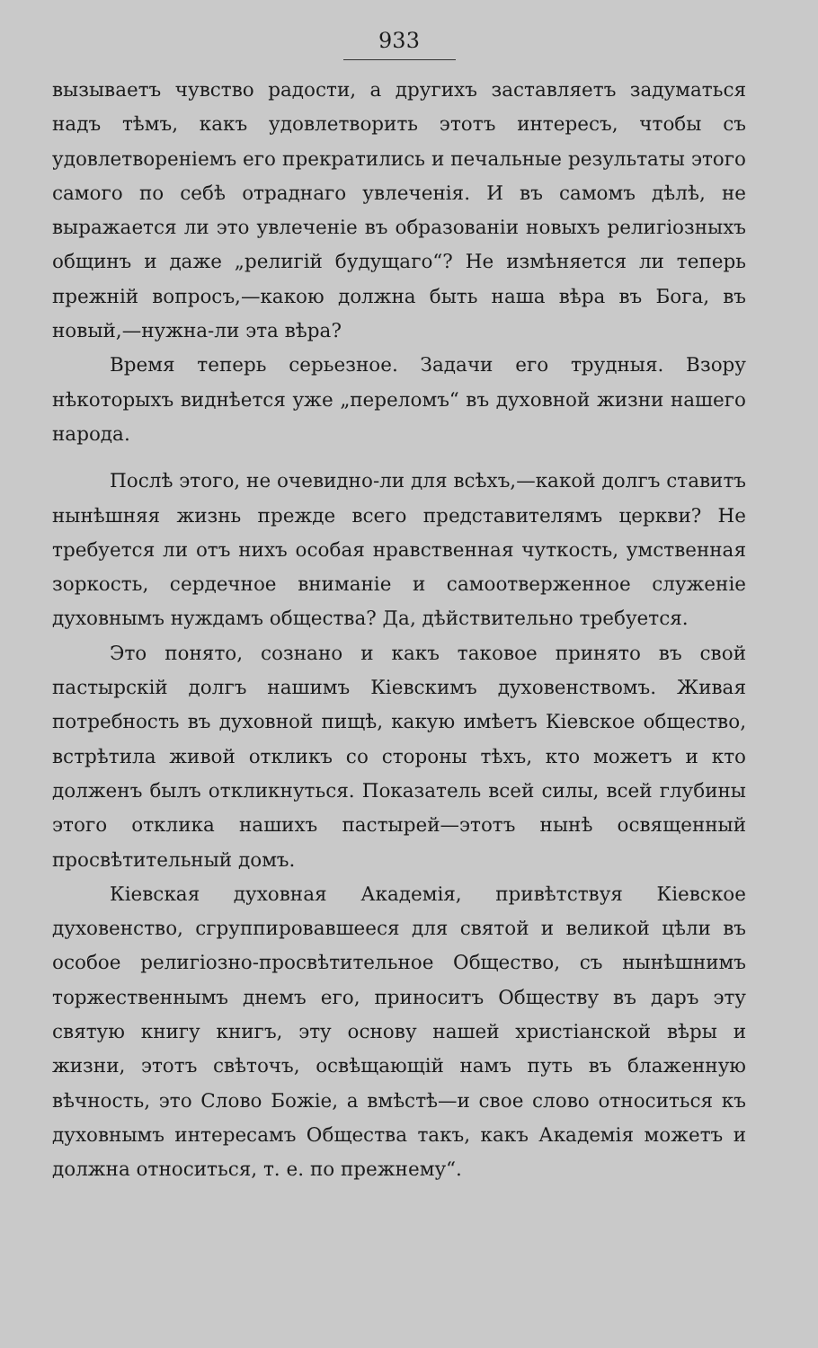933
вызываетъ чувство радости, а другихъ заставляетъ задуматься надъ тѣмъ, какъ удовлетворить этотъ интересъ, чтобы съ удовлетвореніемъ его прекратились и печальные результаты этого самого по себѣ отраднаго увлеченія. И въ самомъ дѣлѣ, не выражается ли это увлеченіе въ образованіи новыхъ религіозныхъ общинъ и даже „религій будущаго“? Не измѣняется ли теперь прежній вопросъ,—какою должна быть наша вѣра въ Бога, въ новый,—нужна-ли эта вѣра?
Время теперь серьезное. Задачи его трудныя. Взору нѣкоторыхъ виднѣется уже „переломъ“ въ духовной жизни нашего народа.
Послѣ этого, не очевидно-ли для всѣхъ,—какой долгъ ставитъ нынѣшняя жизнь прежде всего представителямъ церкви? Не требуется ли отъ нихъ особая нравственная чуткость, умственная зоркость, сердечное вниманіе и самоотверженное служеніе духовнымъ нуждамъ общества? Да, дѣйствительно требуется.
Это понято, сознано и какъ таковое принято въ свой пастырскій долгъ нашимъ Кіевскимъ духовенствомъ. Живая потребность въ духовной пищѣ, какую имѣетъ Кіевское общество, встрѣтила живой откликъ со стороны тѣхъ, кто можетъ и кто долженъ былъ откликнуться. Показатель всей силы, всей глубины этого отклика нашихъ пастырей—этотъ нынѣ освященный просвѣтительный домъ.
Кіевская духовная Академія, привѣтствуя Кіевское духовенство, сгруппировавшееся для святой и великой цѣли въ особое религіозно-просвѣтительное Общество, съ нынѣшнимъ торжественнымъ днемъ его, приноситъ Обществу въ даръ эту святую книгу книгъ, эту основу нашей христіанской вѣры и жизни, этотъ свѣточъ, освѣщающій намъ путь въ блаженную вѣчность, это Слово Божіе, а вмѣстѣ—и свое слово относиться къ духовнымъ интересамъ Общества такъ, какъ Академія можетъ и должна относиться, т. е. по прежнему“.